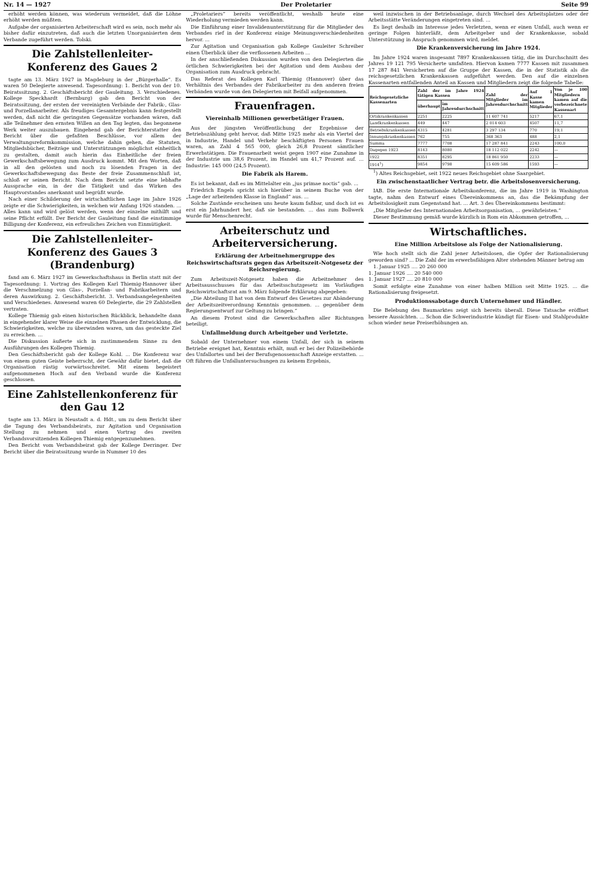Nr. 14 — 1927 Der Proletarier Seite 99
erhöht werden können, was wiederum vermeidet, daß die Löhne erhöht werden müßten.
Aufgabe der organisierten Arbeiterschaft wird es sein, noch mehr als bisher dafür einzutreten, daß auch die letzten Unorganisierten dem Verbande zugeführt werden. Tolski.
Die Zahlstellenleiter-Konferenz des Gaues 2
tagte am 13. März 1927 in Magdeburg in der „Bürgerhalle“. Es waren 50 Delegierte anwesend. Tagesordnung: 1. Bericht von der 10. Beiratssitzung. 2. Geschäftsbericht der Gauleitung. 3. Verschiedenes. Kollege Speckhardt (Bernburg) gab den Bericht von der Beiratssitzung, der ersten der vereinigten Verbände der Fabrik-, Glas- und Porzellanarbeiter. Als freudiges Gesamtergebnis kann festgestellt werden, daß nicht die geringsten Gegensätze vorhanden wären, daß alle Teilnehmer den ernsten Willen an den Tag legten, das begonnene Werk weiter auszubauen. Eingehend gab der Berichterstatter den Bericht über die gefaßten Beschlüsse, vor allem der Verwaltungsreformkommission, welche dahin gehen, die Statuten, Mitgliedsbücher, Beiträge und Unterstützungen möglichst einheitlich zu gestalten, damit auch hierin das Einheitliche der freien Gewerkschaftsbewegung zum Ausdruck kommt. Mit den Worten, daß in all den gelösten und noch zu lösenden Fragen in der Gewerkschaftsbewegung das Beste der freie Zusammenschluß ist, schloß er seinen Bericht. Nach dem Bericht setzte eine lebhafte Aussprache ein, in der die Tätigkeit und das Wirken des Hauptvorstandes anerkannt und begrüßt wurde.
Nach einer Schilderung der wirtschaftlichen Lage im Jahre 1926 zeigte er die Schwierigkeiten, in welchen wir Anfang 1926 standen. ... Alles kann und wird gelöst werden, wenn der einzelne mithilft und seine Pflicht erfüllt. Der Bericht der Gauleitung fand die einstimmige Billigung der Konferenz, ein erfreuliches Zeichen von Einmütigkeit.
Die Zahlstellenleiter-Konferenz des Gaues 3 (Brandenburg)
fand am 6. März 1927 im Gewerkschaftshaus in Berlin statt mit der Tagesordnung: 1. Vortrag des Kollegen Karl Thiemig-Hannover über die Verschmelzung von Glas-, Porzellan- und Fabrikarbeitern und deren Auswirkung. 2. Geschäftsbericht. 3. Verbandsangelegenheiten und Verschiedenes. Anwesend waren 60 Delegierte, die 29 Zahlstellen vertraten.
Kollege Thiemig gab einen historischen Rückblick, behandelte dann in eingehender klarer Weise die einzelnen Phasen der Entwicklung, die Schwierigkeiten, welche zu überwinden waren, um das gesteckte Ziel zu erreichen. ...
Die Diskussion äußerte sich in zustimmendem Sinne zu den Ausführungen des Kollegen Thiemig.
Den Geschäftsbericht gab der Kollege Kohl. ... Die Konferenz war von einem guten Geiste beherrscht, der Gewähr dafür bietet, daß die Organisation rüstig vorwärtsschreitet. Mit einem begeistert aufgenommenen Hoch auf den Verband wurde die Konferenz geschlossen.
Eine Zahlstellenkonferenz für den Gau 12
tagte am 13. März in Neustadt a. d. Hdt., um zu dem Bericht über die Tagung des Verbandsbeirats, zur Agitation und Organisation Stellung zu nehmen und einen Vortrag des zweiten Verbandsvorsitzenden Kollegen Thiemig entgegenzunehmen.
Den Bericht vom Verbandsbeirat gab der Kollege Derringer. Der Bericht über die Beiratssitzung wurde in Nummer 10 des
„Proletariers“ bereits veröffentlicht, weshalb heute eine Wiederholung vermieden werden kann.
Die Einführung einer Invalidenunterstützung für die Mitglieder des Verbandes rief in der Konferenz einige Meinungsverschiedenheiten hervor. ...
Zur Agitation und Organisation gab Kollege Gauleiter Schreiber einen Überblick über die verflossenen Arbeiten ...
In der anschließenden Diskussion wurden von den Delegierten die örtlichen Schwierigkeiten bei der Agitation und dem Ausbau der Organisation zum Ausdruck gebracht.
Das Referat des Kollegen Karl Thiemig (Hannover) über das Verhältnis des Verbandes der Fabrikarbeiter zu den anderen freien Verbänden wurde von den Delegierten mit Beifall aufgenommen.
Frauenfragen.
Viereinhalb Millionen gewerbetätiger Frauen.
Aus der jüngsten Veröffentlichung der Ergebnisse der Betriebszählung geht hervor, daß Mitte 1925 mehr als ein Viertel der in Industrie, Handel und Verkehr beschäftigten Personen Frauen waren, an Zahl 4 565 000, gleich 26,8 Prozent sämtlicher Erwerbstätigen. Die Frauenarbeit weist gegen 1907 eine Zunahme in der Industrie um 38,6 Prozent, im Handel um 41,7 Prozent auf. ... Industrie: 145 000 (24,5 Prozent).
Die Fabrik als Harem.
Es ist bekannt, daß es im Mittelalter ein „jus primae noctis“ gab. ...
Friedrich Engels spricht sich hierüber in seinem Buche von der „Lage der arbeitenden Klasse in England“ aus. ...
Solche Zustände erscheinen uns heute kaum faßbar, und doch ist es erst ein Jahrhundert her, daß sie bestanden. ... das zum Bollwerk wurde für Menschenrecht.
Arbeiterschutz und Arbeiterversicherung.
Erklärung der Arbeitnehmergruppe des Reichswirtschaftsrats gegen das Arbeitszeit-Notgesetz der Reichsregierung.
Zum Arbeitszeit-Notgesetz haben die Arbeitnehmer des Arbeitsausschusses für das Arbeitsschutzgesetz im Vorläufigen Reichswirtschaftsrat am 9. März folgende Erklärung abgegeben:
„Die Abteilung II hat von dem Entwurf des Gesetzes zur Abänderung der Arbeitszeitverordnung Kenntnis genommen. ... gegenüber dem Regierungsentwurf zur Geltung zu bringen.“
An diesem Protest sind die Gewerkschaften aller Richtungen beteiligt.
Unfallmeldung durch Arbeitgeber und Verletzte.
Sobald der Unternehmer von einem Unfall, der sich in seinem Betriebe ereignet hat, Kenntnis erhält, muß er bei der Polizeibehörde des Unfallortes und bei der Berufsgenossenschaft Anzeige erstatten. ... Oft führen die Unfalluntersuchungen zu keinem Ergebnis,
weil inzwischen in der Betriebsanlage, durch Wechsel des Arbeitsplatzes oder der Arbeitsstätte Veränderungen eingetreten sind. ...
Es liegt deshalb im Interesse jedes Verletzten, wenn er einen Unfall, auch wenn er geringe Folgen hinterläßt, dem Arbeitgeber und der Krankenkasse, sobald Unterstützung in Anspruch genommen wird, meldet.
Die Krankenversicherung im Jahre 1924.
Im Jahre 1924 waren insgesamt 7897 Krankenkassen tätig, die im Durchschnitt des Jahres 19 121 795 Versicherte umfaßten. Hiervon kamen 7777 Kassen mit zusammen 17 287 841 Versicherten auf die Gruppe der Kassen, die in der Statistik als die reichsgesetzlichen Krankenkassen aufgeführt werden. Den auf die einzelnen Kassenarten entfallenden Anteil an Kassen und Mitgliedern zeigt die folgende Tabelle:
| Reichsgesetzliche Kassenarten | Zahl der im Jahre 1924 tätigen Kassen | | Zahl der Mitglieder im Jahresdurchschnitt | Auf 1 Kasse kamen Mitglieder | Von je 100 Mitgliedern kamen auf die vorbezeichnete Kassenart |
| --- | --- | --- | --- | --- | --- |
| | überhaupt | im Jahresdurchschnitt | | | |
| Ortskrankenkassen | 2251 | 2225 | 11 607 741 | 5217 | 67,1 |
| Landkrankenkassen | 449 | 447 | 2 014 603 | 4507 | 11,7 |
| Betriebskrankenkassen | 4315 | 4281 | 3 297 134 | 770 | 19,1 |
| Innungskrankenkassen | 762 | 755 | 368 363 | 488 | 2,1 |
| Summa | 7777 | 7708 | 17 287 841 | 2243 | 100,0 |
| Dagegen 1923 | 8143 | 8080 | 18 112 022 | 2242 | — |
| 1922 | 8351 | 8295 | 18 861 950 | 2233 | — |
| 1914<sup>1</sup>) | 9854 | 9798 | 15 609 586 | 1593 | — |
<sup>1</sup>) Altes Reichsgebiet, seit 1922 neues Reichsgebiet ohne Saargebiet.
Ein zwischenstaatlicher Vertrag betr. die Arbeitslosenversicherung.
IAB. Die erste Internationale Arbeitskonferenz, die im Jahre 1919 in Washington tagte, nahm den Entwurf eines Übereinkommens an, das die Bekämpfung der Arbeitslosigkeit zum Gegenstand hat. ... Art. 3 des Übereinkommens bestimmt:
„Die Mitglieder des Internationalen Arbeitsorganisation, ... gewährleisten.“
Dieser Bestimmung gemäß wurde kürzlich in Rom ein Abkommen getroffen, ...
Wirtschaftliches.
Eine Million Arbeitslose als Folge der Nationalisierung.
Wie hoch stellt sich die Zahl jener Arbeitslosen, die Opfer der Rationalisierung geworden sind? ... Die Zahl der im erwerbsfähigen Alter stehenden Männer betrug am
1. Januar 1925 .... 20 260 000
1. Januar 1926 .... 20 540 000
1. Januar 1927 .... 20 810 000
Somit erfolgte eine Zunahme von einer halben Million seit Mitte 1925. ... die Rationalisierung freigesetzt.
Produktionssabotage durch Unternehmer und Händler.
Die Belebung des Baumarktes zeigt sich bereits überall. Diese Tatsache eröffnet bessere Aussichten. ... Schon die Schwerindustrie kündigt für Eisen- und Stahlprodukte schon wieder neue Preiserhöhungen an.